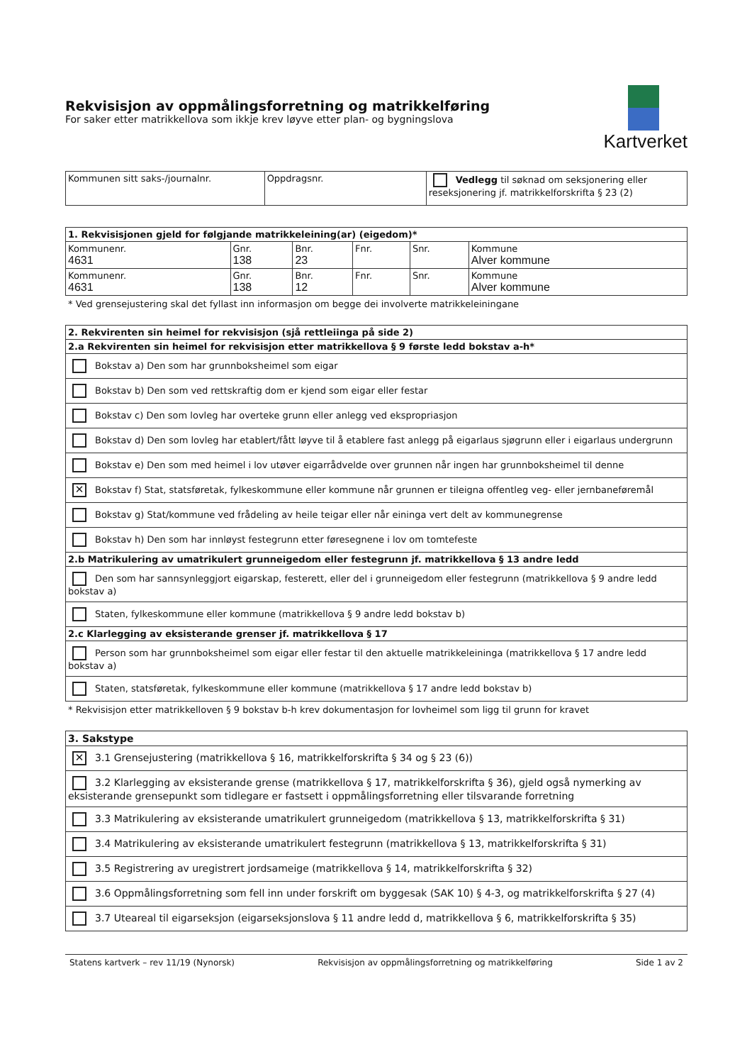Rekvisisjon av oppmålingsforretning og matrikkelføring
For saker etter matrikkellova som ikkje krev løyve etter plan- og bygningslova
Kartverket
| Kommunen sitt saks-/journalnr. | Oppdragsnr. | Vedlegg til søknad om seksjonering eller reseksjonering jf. matrikkelforskrifta § 23 (2) |
| 1. Rekvisisjonen gjeld for følgjande matrikkeleining(ar) (eigedom)* | | | | | |
| --- | --- | --- | --- | --- | --- |
| Kommunenr. 4631 | Gnr. 138 | Bnr. 23 | Fnr. | Snr. | Kommune Alver kommune |
| Kommunenr. 4631 | Gnr. 138 | Bnr. 12 | Fnr. | Snr. | Kommune Alver kommune |
* Ved grensejustering skal det fyllast inn informasjon om begge dei involverte matrikkeleiningane
| 2. Rekvirenten sin heimel for rekvisisjon (sjå rettleiinga på side 2) |
| --- |
| 2.a Rekvirenten sin heimel for rekvisisjon etter matrikkellova § 9 første ledd bokstav a-h* |
| Bokstav a) Den som har grunnboksheimel som eigar |
| Bokstav b) Den som ved rettskraftig dom er kjend som eigar eller festar |
| Bokstav c) Den som lovleg har overteke grunn eller anlegg ved ekspropriasjon |
| Bokstav d) Den som lovleg har etablert/fått løyve til å etablere fast anlegg på eigarlaus sjøgrunn eller i eigarlaus undergrunn |
| Bokstav e) Den som med heimel i lov utøver eigarrådvelde over grunnen når ingen har grunnboksheimel til denne |
| ✕ Bokstav f) Stat, statsføretak, fylkeskommune eller kommune når grunnen er tileigna offentleg veg- eller jernbaneføremål |
| Bokstav g) Stat/kommune ved frådeling av heile teigar eller når eininga vert delt av kommunegrense |
| Bokstav h) Den som har innløyst festegrunn etter føresegnene i lov om tomtefeste |
| 2.b Matrikulering av umatrikulert grunneigedom eller festegrunn jf. matrikkellova § 13 andre ledd |
| Den som har sannsynleggjort eigarskap, festerett, eller del i grunneigedom eller festegrunn (matrikkellova § 9 andre ledd bokstav a) |
| Staten, fylkeskommune eller kommune (matrikkellova § 9 andre ledd bokstav b) |
| 2.c Klarlegging av eksisterande grenser jf. matrikkellova § 17 |
| Person som har grunnboksheimel som eigar eller festar til den aktuelle matrikkeleininga (matrikkellova § 17 andre ledd bokstav a) |
| Staten, statsføretak, fylkeskommune eller kommune (matrikkellova § 17 andre ledd bokstav b) |
* Rekvisisjon etter matrikkelloven § 9 bokstav b-h krev dokumentasjon for lovheimel som ligg til grunn for kravet
| 3. Sakstype |
| --- |
| ✕ 3.1 Grensejustering (matrikkellova § 16, matrikkelforskrifta § 34 og § 23 (6)) |
| 3.2 Klarlegging av eksisterande grense (matrikkellova § 17, matrikkelforskrifta § 36), gjeld også nymerking av eksisterande grensepunkt som tidlegare er fastsett i oppmålingsforretning eller tilsvarande forretning |
| 3.3 Matrikulering av eksisterande umatrikulert grunneigedom (matrikkellova § 13, matrikkelforskrifta § 31) |
| 3.4 Matrikulering av eksisterande umatrikulert festegrunn (matrikkellova § 13, matrikkelforskrifta § 31) |
| 3.5 Registrering av uregistrert jordsameige (matrikkellova § 14, matrikkelforskrifta § 32) |
| 3.6 Oppmålingsforretning som fell inn under forskrift om byggesak (SAK 10) § 4-3, og matrikkelforskrifta § 27 (4) |
| 3.7 Uteareal til eigarseksjon (eigarseksjonslova § 11 andre ledd d, matrikkellova § 6, matrikkelforskrifta § 35) |
Statens kartverk – rev 11/19 (Nynorsk) Rekvisisjon av oppmålingsforretning og matrikkelføring Side 1 av 2